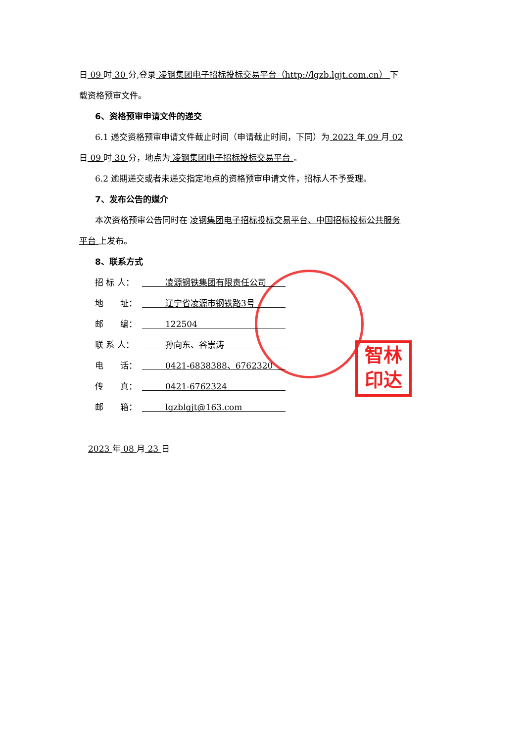智林
印达
日 09 时 30 分,登录 凌钢集团电子招标投标交易平台（http://lgzb.lgjt.com.cn） 下
载资格预审文件。
6、资格预审申请文件的递交
6.1 递交资格预审申请文件截止时间（申请截止时间，下同）为 2023 年 09 月 02
日 09 时 30 分，地点为 凌钢集团电子招标投标交易平台 。
6.2 逾期递交或者未递交指定地点的资格预审申请文件，招标人不予受理。
7、发布公告的媒介
本次资格预审公告同时在 凌钢集团电子招标投标交易平台、中国招标投标公共服务
平台 上发布。
8、联系方式
招 标 人： 凌源钢铁集团有限责任公司
地　　址： 辽宁省凌源市钢铁路3号
邮　　编： 122504
联 系 人： 孙向东、谷崇涛
电　　话： 0421-6838388、6762320
传　　真： 0421-6762324
邮　　箱： lgzblgjt@163.com
2023 年 08 月 23 日